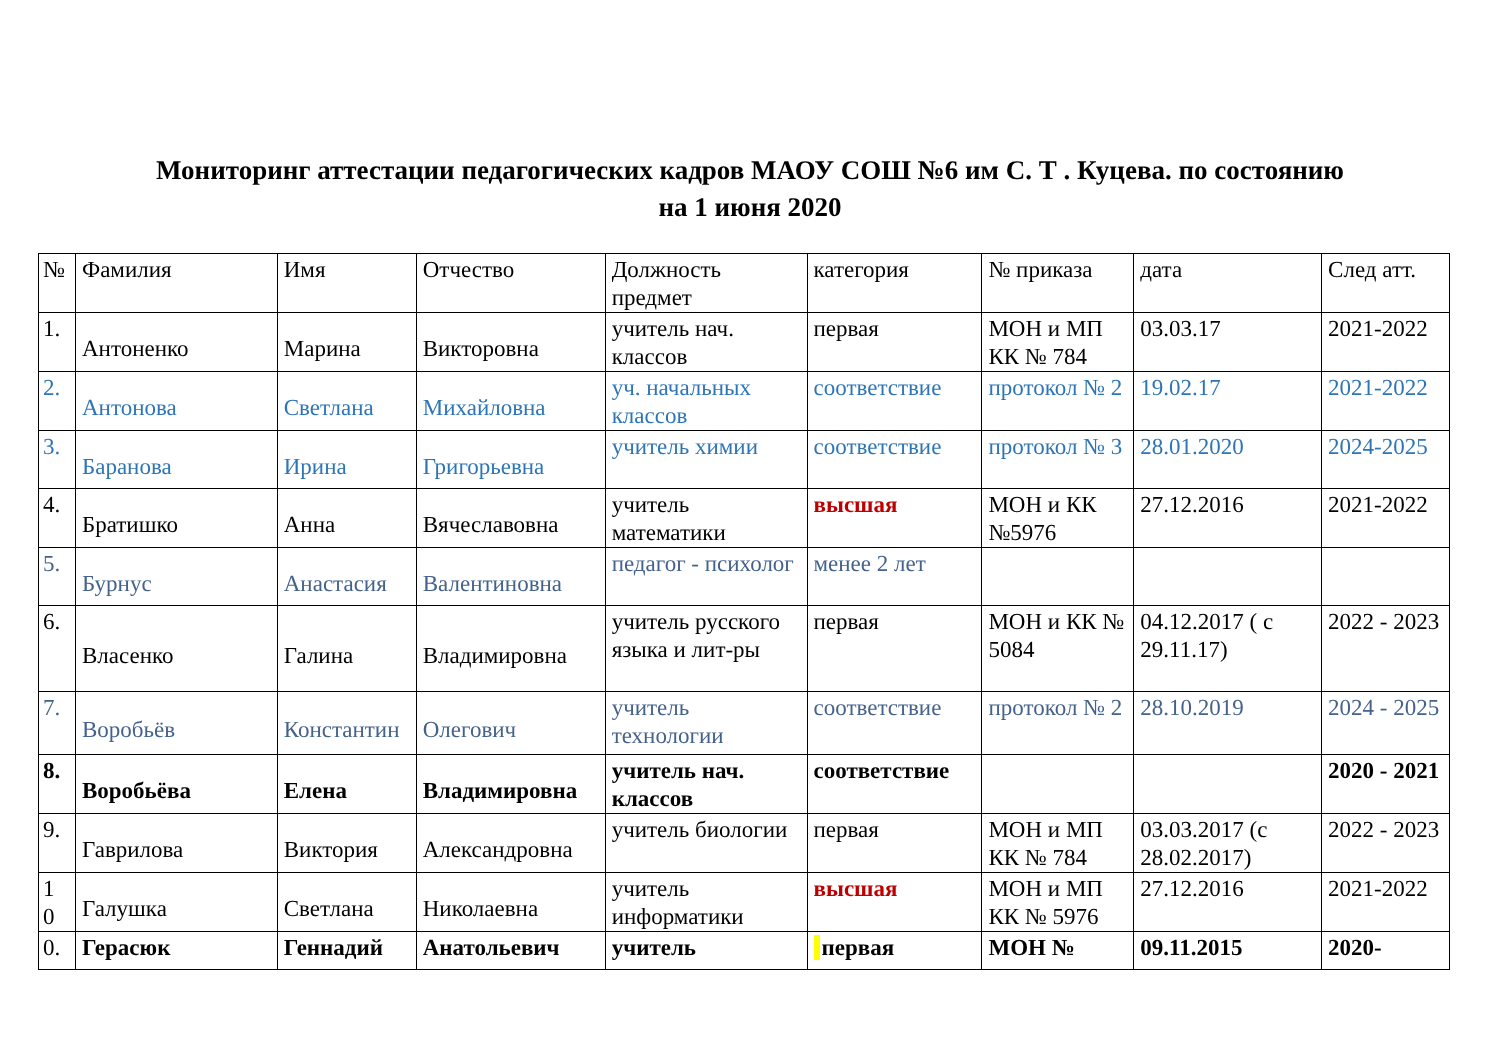Мониторинг аттестации педагогических кадров МАОУ СОШ №6 им С. Т . Куцева. по состоянию
на 1 июня 2020
| № | Фамилия | Имя | Отчество | Должность предмет | категория | № приказа | дата | След атт. |
| 1. | Антоненко | Марина | Викторовна | учитель нач. классов | первая | МОН и МП КК № 784 | 03.03.17 | 2021-2022 |
| 2. | Антонова | Светлана | Михайловна | уч. начальных классов | соответствие | протокол № 2 | 19.02.17 | 2021-2022 |
| 3. | Баранова | Ирина | Григорьевна | учитель химии | соответствие | протокол № 3 | 28.01.2020 | 2024-2025 |
| 4. | Братишко | Анна | Вячеславовна | учитель математики | высшая | МОН и КК №5976 | 27.12.2016 | 2021-2022 |
| 5. | Бурнус | Анастасия | Валентиновна | педагог - психолог | менее 2 лет | | | |
| 6. | Власенко | Галина | Владимировна | учитель русского языка и лит-ры | первая | МОН и КК № 5084 | 04.12.2017 ( с 29.11.17) | 2022 - 2023 |
| 7. | Воробьёв | Константин | Олегович | учитель технологии | соответствие | протокол № 2 | 28.10.2019 | 2024 - 2025 |
| 8. | Воробьёва | Елена | Владимировна | учитель нач. классов | соответствие | | | 2020 - 2021 |
| 9. | Гаврилова | Виктория | Александровна | учитель биологии | первая | МОН и МП КК № 784 | 03.03.2017 (с 28.02.2017) | 2022 - 2023 |
| 1 0 | Галушка | Светлана | Николаевна | учитель информатики | высшая | МОН и МП КК № 5976 | 27.12.2016 | 2021-2022 |
| 0. | Герасюк | Геннадий | Анатольевич | учитель | первая | МОН № | 09.11.2015 | 2020- |